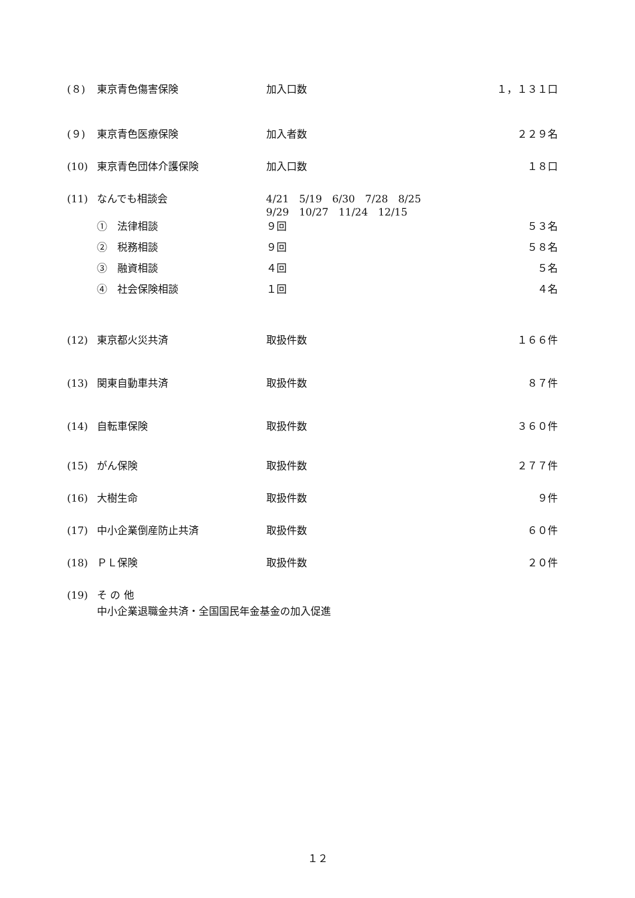(８) 東京青色傷害保険 加入口数 １，１３１口
(９) 東京青色医療保険 加入者数 ２２９名
(10) 東京青色団体介護保険 加入口数 １８口
(11) なんでも相談会 4/21　5/19　6/30　7/28　8/25
9/29　10/27　11/24　12/15
①　法律相談 ９回 ５３名
②　税務相談 ９回 ５８名
③　融資相談 ４回 ５名
④　社会保険相談 １回 ４名
(12) 東京都火災共済 取扱件数 １６６件
(13) 関東自動車共済 取扱件数 ８７件
(14) 自転車保険 取扱件数 ３６０件
(15) がん保険 取扱件数 ２７７件
(16) 大樹生命 取扱件数 ９件
(17) 中小企業倒産防止共済 取扱件数 ６０件
(18) ＰＬ保険 取扱件数 ２０件
(19) そ の 他
中小企業退職金共済・全国国民年金基金の加入促進
１２